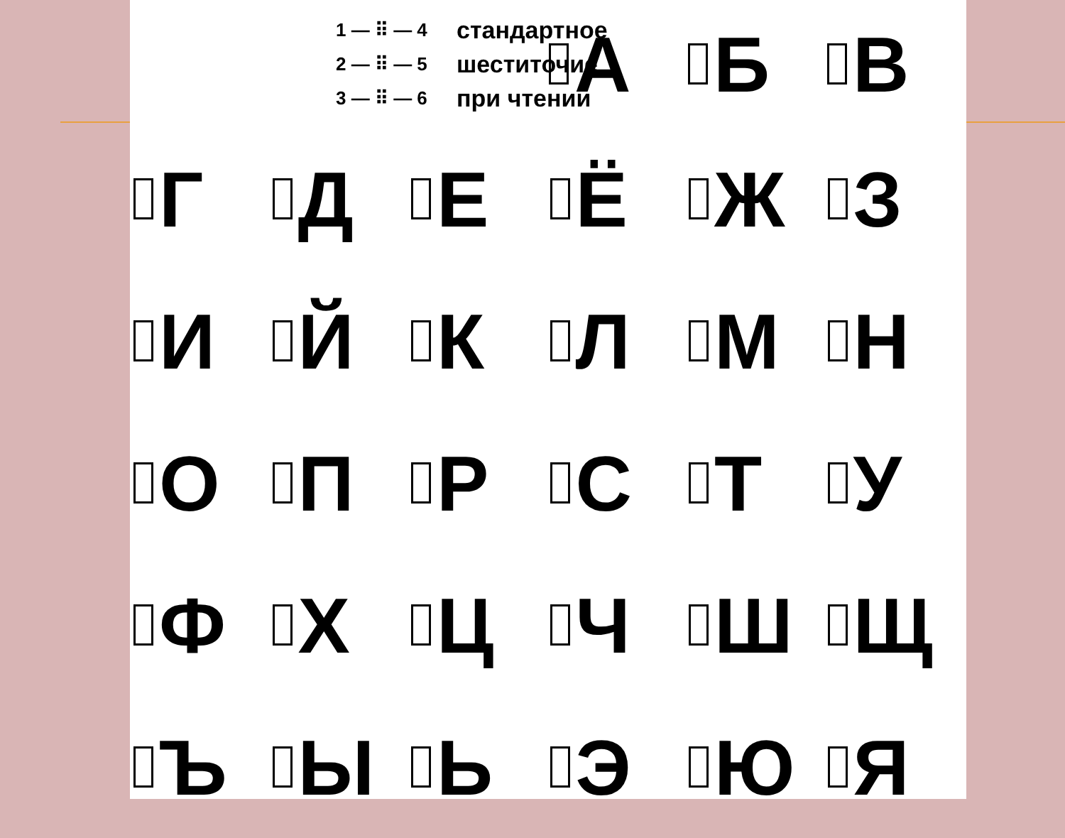1 — ⠿ — 4
2 — ⠿ — 5
3 — ⠿ — 6
стандартное
шеститочие
при чтении
А Б В
Г Д Е Ё Ж З
И Й К Л М Н
О П Р С Т У
Ф Х Ц Ч Ш Щ
Ъ Ы Ь Э Ю Я